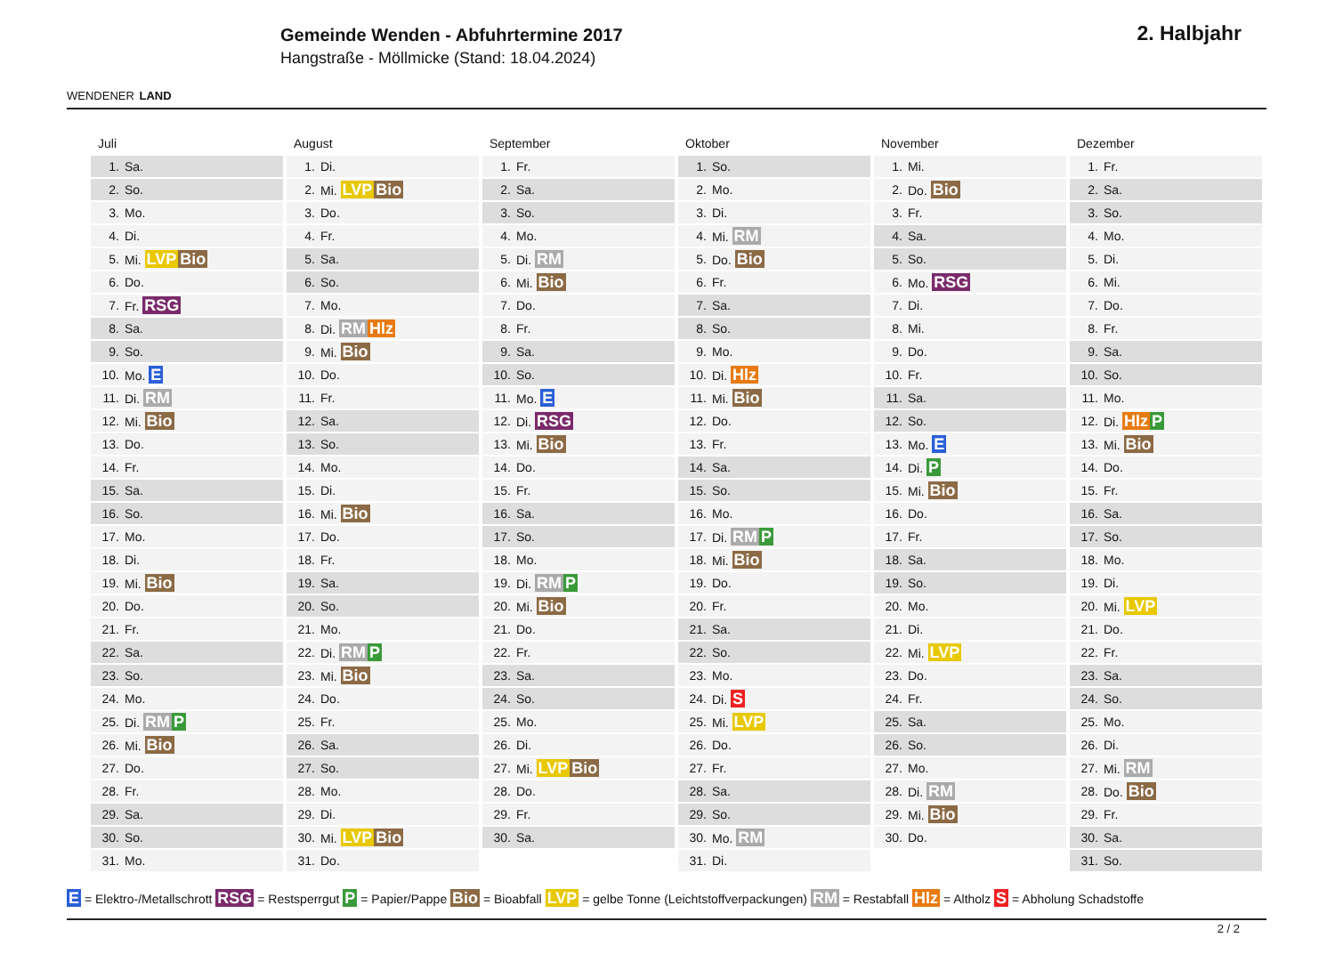WENDENER LAND
Gemeinde Wenden - Abfuhrtermine 2017
Hangstraße - Möllmicke (Stand: 18.04.2024)
2. Halbjahr
Juli
| 1. | Sa. |
| 2. | So. |
| 3. | Mo. |
| 4. | Di. |
| 5. | Mi. LVP Bio |
| 6. | Do. |
| 7. | Fr. RSG |
| 8. | Sa. |
| 9. | So. |
| 10. | Mo. E |
| 11. | Di. RM |
| 12. | Mi. Bio |
| 13. | Do. |
| 14. | Fr. |
| 15. | Sa. |
| 16. | So. |
| 17. | Mo. |
| 18. | Di. |
| 19. | Mi. Bio |
| 20. | Do. |
| 21. | Fr. |
| 22. | Sa. |
| 23. | So. |
| 24. | Mo. |
| 25. | Di. RM P |
| 26. | Mi. Bio |
| 27. | Do. |
| 28. | Fr. |
| 29. | Sa. |
| 30. | So. |
| 31. | Mo. |
August
| 1. | Di. |
| 2. | Mi. LVP Bio |
| 3. | Do. |
| 4. | Fr. |
| 5. | Sa. |
| 6. | So. |
| 7. | Mo. |
| 8. | Di. RM Hlz |
| 9. | Mi. Bio |
| 10. | Do. |
| 11. | Fr. |
| 12. | Sa. |
| 13. | So. |
| 14. | Mo. |
| 15. | Di. |
| 16. | Mi. Bio |
| 17. | Do. |
| 18. | Fr. |
| 19. | Sa. |
| 20. | So. |
| 21. | Mo. |
| 22. | Di. RM P |
| 23. | Mi. Bio |
| 24. | Do. |
| 25. | Fr. |
| 26. | Sa. |
| 27. | So. |
| 28. | Mo. |
| 29. | Di. |
| 30. | Mi. LVP Bio |
| 31. | Do. |
September
| 1. | Fr. |
| 2. | Sa. |
| 3. | So. |
| 4. | Mo. |
| 5. | Di. RM |
| 6. | Mi. Bio |
| 7. | Do. |
| 8. | Fr. |
| 9. | Sa. |
| 10. | So. |
| 11. | Mo. E |
| 12. | Di. RSG |
| 13. | Mi. Bio |
| 14. | Do. |
| 15. | Fr. |
| 16. | Sa. |
| 17. | So. |
| 18. | Mo. |
| 19. | Di. RM P |
| 20. | Mi. Bio |
| 21. | Do. |
| 22. | Fr. |
| 23. | Sa. |
| 24. | So. |
| 25. | Mo. |
| 26. | Di. |
| 27. | Mi. LVP Bio |
| 28. | Do. |
| 29. | Fr. |
| 30. | Sa. |
Oktober
| 1. | So. |
| 2. | Mo. |
| 3. | Di. |
| 4. | Mi. RM |
| 5. | Do. Bio |
| 6. | Fr. |
| 7. | Sa. |
| 8. | So. |
| 9. | Mo. |
| 10. | Di. Hlz |
| 11. | Mi. Bio |
| 12. | Do. |
| 13. | Fr. |
| 14. | Sa. |
| 15. | So. |
| 16. | Mo. |
| 17. | Di. RM P |
| 18. | Mi. Bio |
| 19. | Do. |
| 20. | Fr. |
| 21. | Sa. |
| 22. | So. |
| 23. | Mo. |
| 24. | Di. S |
| 25. | Mi. LVP |
| 26. | Do. |
| 27. | Fr. |
| 28. | Sa. |
| 29. | So. |
| 30. | Mo. RM |
| 31. | Di. |
November
| 1. | Mi. |
| 2. | Do. Bio |
| 3. | Fr. |
| 4. | Sa. |
| 5. | So. |
| 6. | Mo. RSG |
| 7. | Di. |
| 8. | Mi. |
| 9. | Do. |
| 10. | Fr. |
| 11. | Sa. |
| 12. | So. |
| 13. | Mo. E |
| 14. | Di. P |
| 15. | Mi. Bio |
| 16. | Do. |
| 17. | Fr. |
| 18. | Sa. |
| 19. | So. |
| 20. | Mo. |
| 21. | Di. |
| 22. | Mi. LVP |
| 23. | Do. |
| 24. | Fr. |
| 25. | Sa. |
| 26. | So. |
| 27. | Mo. |
| 28. | Di. RM |
| 29. | Mi. Bio |
| 30. | Do. |
Dezember
| 1. | Fr. |
| 2. | Sa. |
| 3. | So. |
| 4. | Mo. |
| 5. | Di. |
| 6. | Mi. |
| 7. | Do. |
| 8. | Fr. |
| 9. | Sa. |
| 10. | So. |
| 11. | Mo. |
| 12. | Di. Hlz P |
| 13. | Mi. Bio |
| 14. | Do. |
| 15. | Fr. |
| 16. | Sa. |
| 17. | So. |
| 18. | Mo. |
| 19. | Di. |
| 20. | Mi. LVP |
| 21. | Do. |
| 22. | Fr. |
| 23. | Sa. |
| 24. | So. |
| 25. | Mo. |
| 26. | Di. |
| 27. | Mi. RM |
| 28. | Do. Bio |
| 29. | Fr. |
| 30. | Sa. |
| 31. | So. |
E = Elektro-/Metallschrott RSG = Restsperrgut P = Papier/Pappe Bio = Bioabfall LVP = gelbe Tonne (Leichtstoffverpackungen) RM = Restabfall Hlz = Altholz S = Abholung Schadstoffe
2 / 2